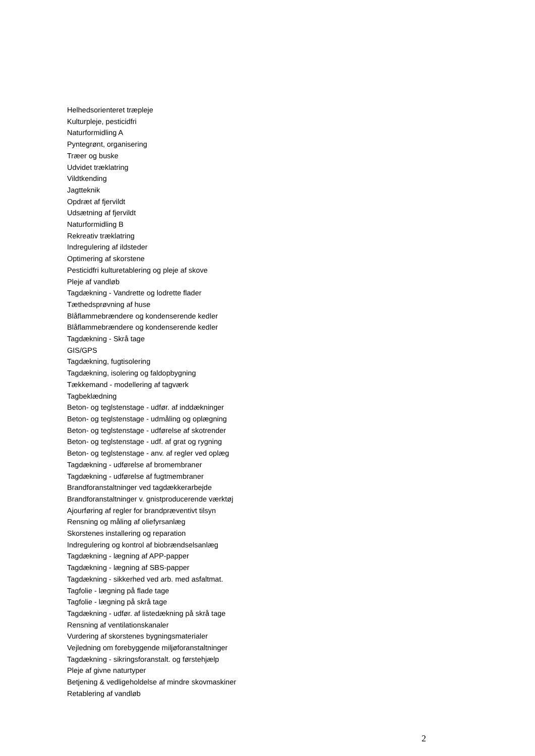Helhedsorienteret træpleje
Kulturpleje, pesticidfri
Naturformidling A
Pyntegrønt, organisering
Træer og buske
Udvidet træklatring
Vildtkending
Jagtteknik
Opdræt af fjervildt
Udsætning af fjervildt
Naturformidling B
Rekreativ træklatring
Indregulering af ildsteder
Optimering af skorstene
Pesticidfri kulturetablering og pleje af skove
Pleje af vandløb
Tagdækning - Vandrette og lodrette flader
Tæthedsprøvning af huse
Blåflammebrændere og kondenserende kedler
Blåflammebrændere og kondenserende kedler
Tagdækning - Skrå tage
GIS/GPS
Tagdækning, fugtisolering
Tagdækning, isolering og faldopbygning
Tækkemand - modellering af tagværk
Tagbeklædning
Beton- og teglstenstage - udfør. af inddækninger
Beton- og teglstenstage - udmåling og oplægning
Beton- og teglstenstage - udførelse af skotrender
Beton- og teglstenstage - udf. af grat og rygning
Beton- og teglstenstage - anv. af regler ved oplæg
Tagdækning - udførelse af bromembraner
Tagdækning - udførelse af fugtmembraner
Brandforanstaltninger ved tagdækkerarbejde
Brandforanstaltninger v. gnistproducerende værktøj
Ajourføring af regler for brandpræventivt tilsyn
Rensning og måling af oliefyrsanlæg
Skorstenes installering og reparation
Indregulering og kontrol af biobrændselsanlæg
Tagdækning - lægning af APP-papper
Tagdækning - lægning af SBS-papper
Tagdækning - sikkerhed ved arb. med asfaltmat.
Tagfolie - lægning på flade tage
Tagfolie - lægning på skrå tage
Tagdækning - udfør. af listedækning på skrå tage
Rensning af ventilationskanaler
Vurdering af skorstenes bygningsmaterialer
Vejledning om forebyggende miljøforanstaltninger
Tagdækning - sikringsforanstalt. og førstehjælp
Pleje af givne naturtyper
Betjening & vedligeholdelse af mindre skovmaskiner
Retablering af vandløb
2